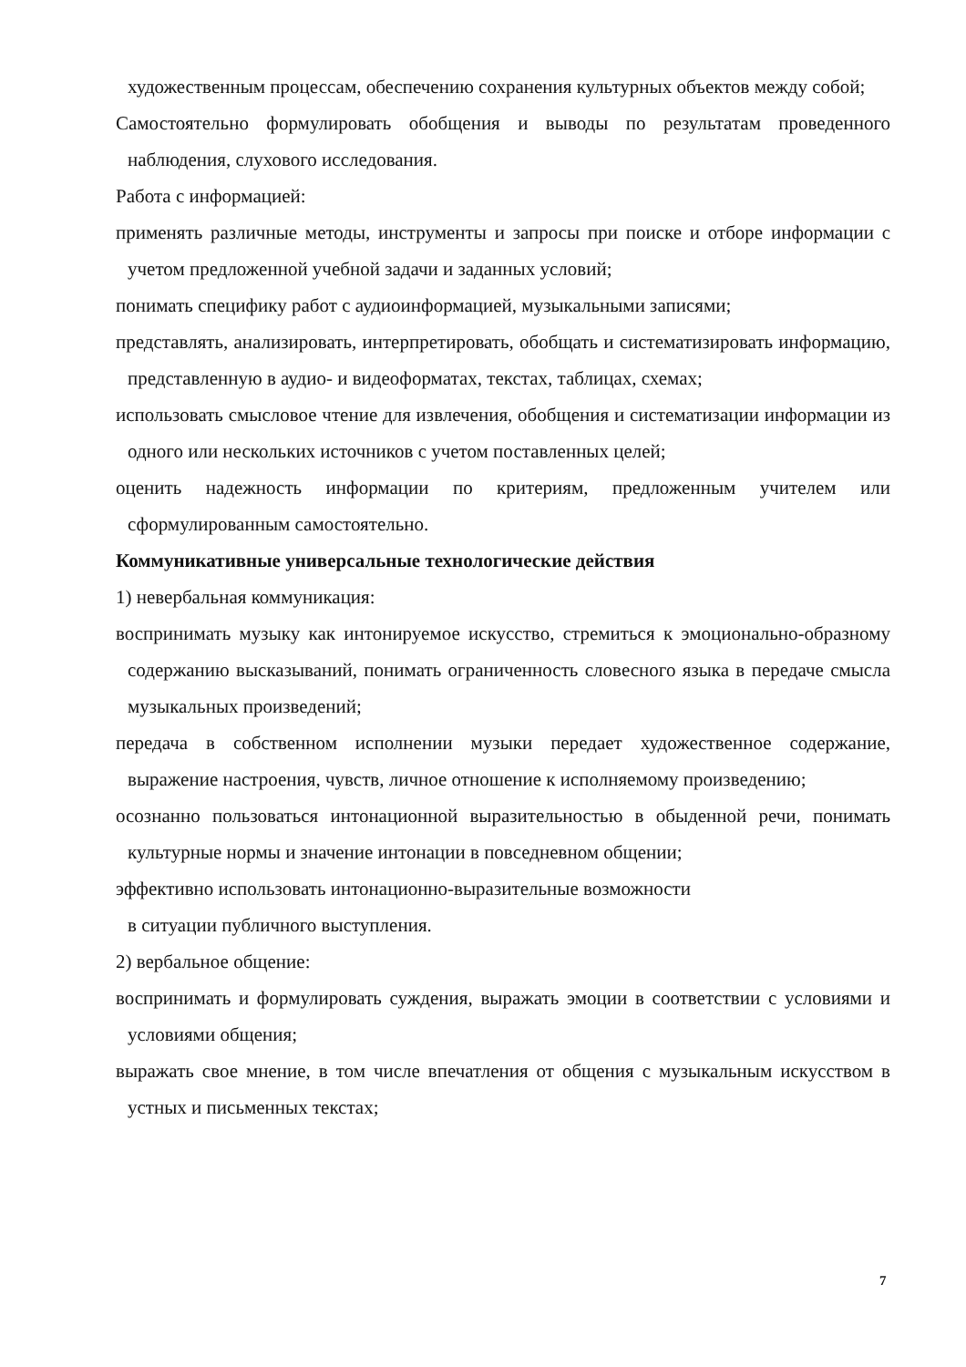художественным процессам, обеспечению сохранения культурных объектов между собой;
Самостоятельно формулировать обобщения и выводы по результатам проведенного наблюдения, слухового исследования.
Работа с информацией:
применять различные методы, инструменты и запросы при поиске и отборе информации с учетом предложенной учебной задачи и заданных условий;
понимать специфику работ с аудиоинформацией, музыкальными записями;
представлять, анализировать, интерпретировать, обобщать и систематизировать информацию, представленную в аудио- и видеоформатах, текстах, таблицах, схемах;
использовать смысловое чтение для извлечения, обобщения и систематизации информации из одного или нескольких источников с учетом поставленных целей;
оценить надежность информации по критериям, предложенным учителем или сформулированным самостоятельно.
Коммуникативные универсальные технологические действия
1) невербальная коммуникация:
воспринимать музыку как интонируемое искусство, стремиться к эмоционально-образному содержанию высказываний, понимать ограниченность словесного языка в передаче смысла музыкальных произведений;
передача в собственном исполнении музыки передает художественное содержание, выражение настроения, чувств, личное отношение к исполняемому произведению;
осознанно пользоваться интонационной выразительностью в обыденной речи, понимать культурные нормы и значение интонации в повседневном общении;
эффективно использовать интонационно-выразительные возможности
в ситуации публичного выступления.
2) вербальное общение:
воспринимать и формулировать суждения, выражать эмоции в соответствии с условиями и условиями общения;
выражать свое мнение, в том числе впечатления от общения с музыкальным искусством в устных и письменных текстах;
7